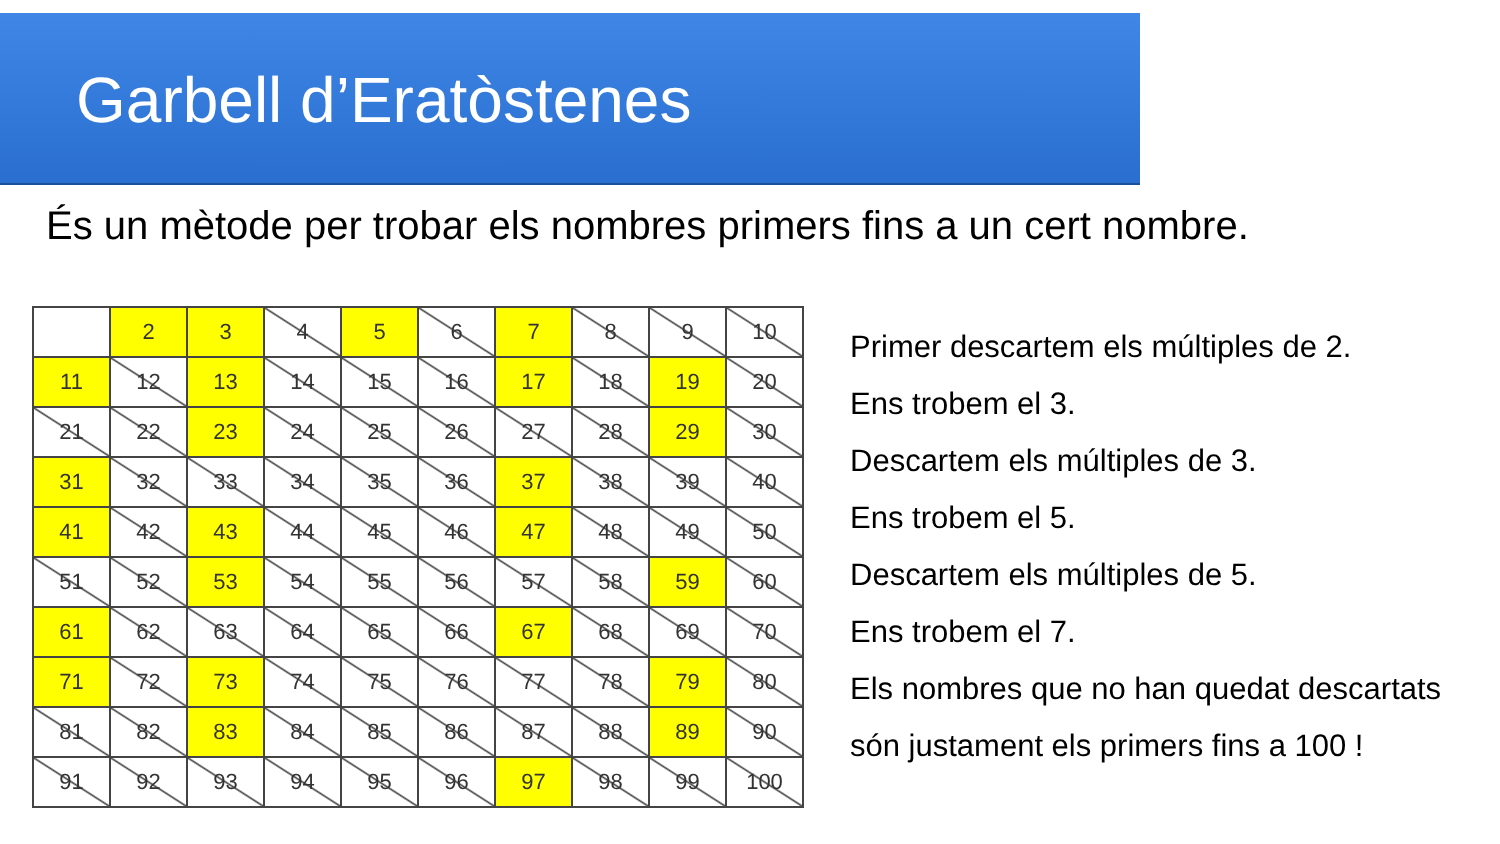Garbell d’Eratòstenes
És un mètode per trobar els nombres primers fins a un cert nombre.
| | 2 | 3 | 4 | 5 | 6 | 7 | 8 | 9 | 10 |
| 11 | 12 | 13 | 14 | 15 | 16 | 17 | 18 | 19 | 20 |
| 21 | 22 | 23 | 24 | 25 | 26 | 27 | 28 | 29 | 30 |
| 31 | 32 | 33 | 34 | 35 | 36 | 37 | 38 | 39 | 40 |
| 41 | 42 | 43 | 44 | 45 | 46 | 47 | 48 | 49 | 50 |
| 51 | 52 | 53 | 54 | 55 | 56 | 57 | 58 | 59 | 60 |
| 61 | 62 | 63 | 64 | 65 | 66 | 67 | 68 | 69 | 70 |
| 71 | 72 | 73 | 74 | 75 | 76 | 77 | 78 | 79 | 80 |
| 81 | 82 | 83 | 84 | 85 | 86 | 87 | 88 | 89 | 90 |
| 91 | 92 | 93 | 94 | 95 | 96 | 97 | 98 | 99 | 100 |
Primer descartem els múltiples de 2.
Ens trobem el 3.
Descartem els múltiples de 3.
Ens trobem el 5.
Descartem els múltiples de 5.
Ens trobem el 7.
Els nombres que no han quedat descartats
són justament els primers fins a 100 !